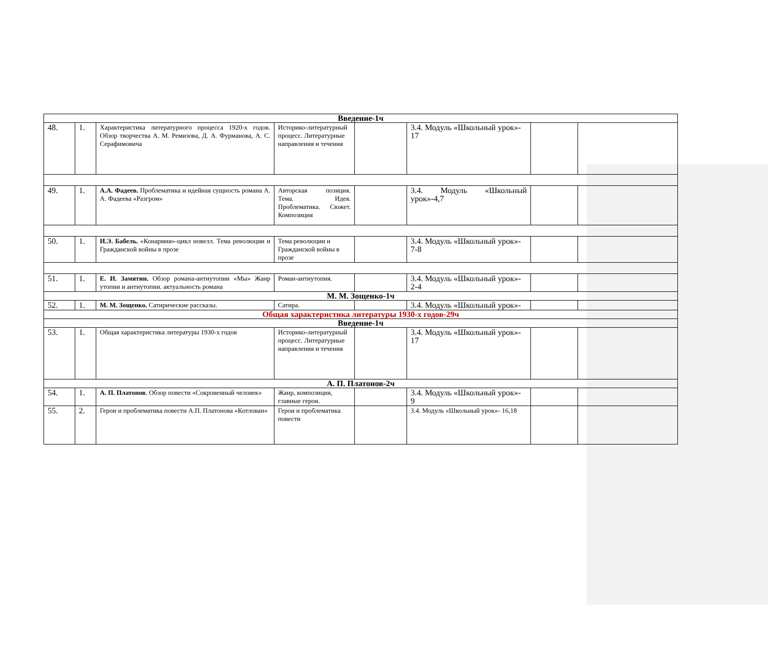| Введение-1ч | | | | | | | |
| 48. | 1. | Характеристика литературного процесса 1920-х годов. Обзор творчества А. М. Ремизова, Д. А. Фурманова, А. С. Серафимовича | Историко-литературный процесс. Литературные направления и течения | | 3.4. Модуль «Школьный урок»- 17 | | |
| 49. | 1. | А.А. Фадеев. Проблематика и идейная сущность романа А. А. Фадеева «Разгром» | Авторская позиция. Тема. Идея. Проблематика. Сюжет. Композиция | | 3.4. Модуль «Школьный урок»-4,7 | | |
| 50. | 1. | И.Э. Бабель. «Конармия»-цикл новелл. Тема революции и Гражданской войны в прозе | Тема революции и Гражданской войны в прозе | | 3.4. Модуль «Школьный урок»- 7-8 | | |
| 51. | 1. | Е. И. Замятин. Обзор романа-антиутопии «Мы» Жанр утопии и антиутопии. актуальность романа | Роман-антиутопия. | | 3.4. Модуль «Школьный урок»- 2-4 | | |
| М. М. Зощенко-1ч | | | | | | | |
| 52. | 1. | М. М. Зощенко. Сатирические рассказы. | Сатира. | | 3.4. Модуль «Школьный урок»- | | |
| Общая характеристика литературы 1930-х годов-29ч | | | | | | | |
| Введение-1ч | | | | | | | |
| 53. | 1. | Общая характеристика литературы 1930-х годов | Историко-литературный процесс. Литературные направления и течения | | 3.4. Модуль «Школьный урок»- 17 | | |
| А. П. Платонов-2ч | | | | | | | |
| 54. | 1. | А. П. Платонов . Обзор повести «Сокровенный человек» | Жанр, композиция, главные герои. | | 3.4. Модуль «Школьный урок»- 9 | | |
| 55. | 2. | Герои и проблематика повести А.П. Платонова «Котлован» | Герои и проблематика повести | | 3.4. Модуль «Школьный урок»- 16,18 | | |